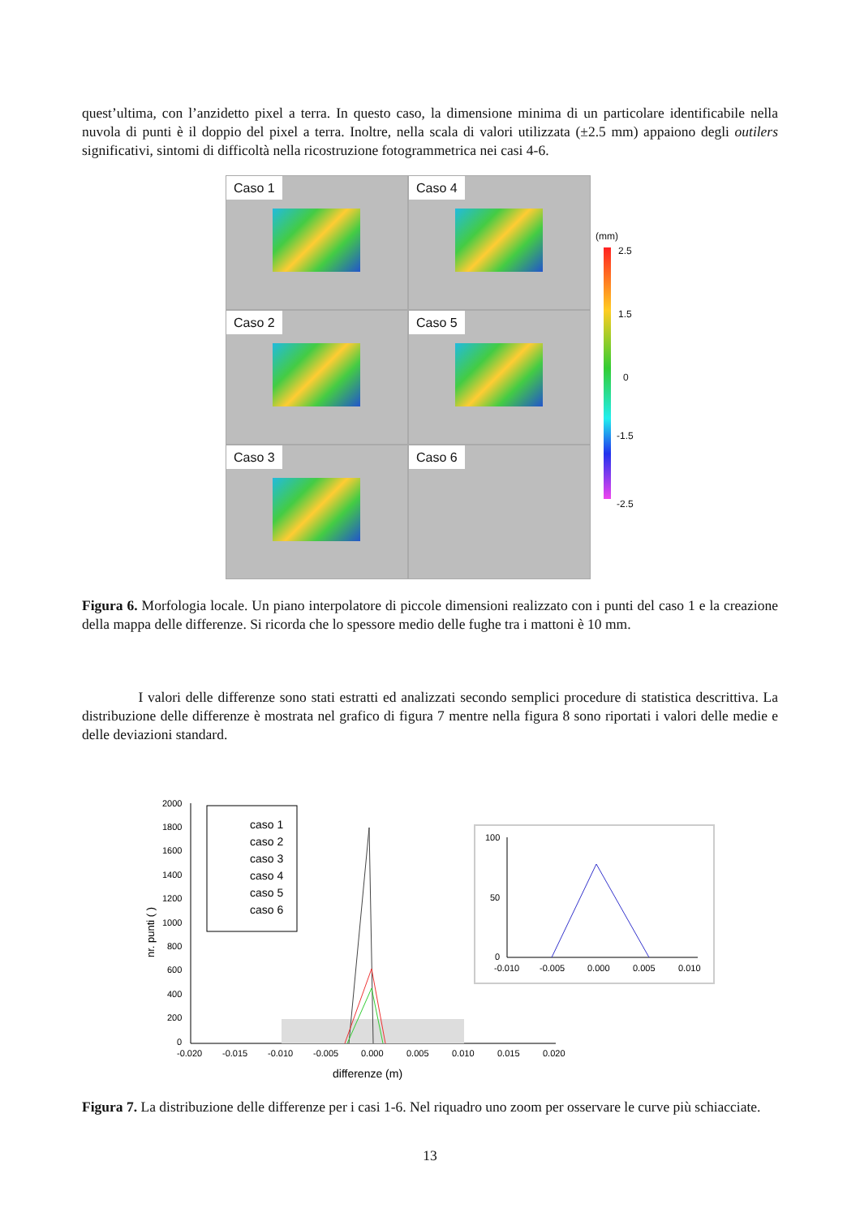quest’ultima, con l’anzidetto pixel a terra. In questo caso, la dimensione minima di un particolare identificabile nella nuvola di punti è il doppio del pixel a terra. Inoltre, nella scala di valori utilizzata (±2.5 mm) appaiono degli outilers significativi, sintomi di difficoltà nella ricostruzione fotogrammetrica nei casi 4-6.
Caso 1
Caso 4
Caso 2
Caso 5
Caso 3
Caso 6
(mm)
2.5
1.5
0
-1.5
-2.5
Figura 6. Morfologia locale. Un piano interpolatore di piccole dimensioni realizzato con i punti del caso 1 e la creazione della mappa delle differenze. Si ricorda che lo spessore medio delle fughe tra i mattoni è 10 mm.
I valori delle differenze sono stati estratti ed analizzati secondo semplici procedure di statistica descrittiva. La distribuzione delle differenze è mostrata nel grafico di figura 7 mentre nella figura 8 sono riportati i valori delle medie e delle deviazioni standard.
2000
1800
1600
1400
1200
1000
800
600
400
200
0
-0.020
-0.015
-0.010
-0.005
0.000
0.005
0.010
0.015
0.020
differenze (m)
nr. punti ( )
caso 1
caso 2
caso 3
caso 4
caso 5
caso 6
100
50
0
-0.010
-0.005
0.000
0.005
0.010
Figura 7. La distribuzione delle differenze per i casi 1-6. Nel riquadro uno zoom per osservare le curve più schiacciate.
13